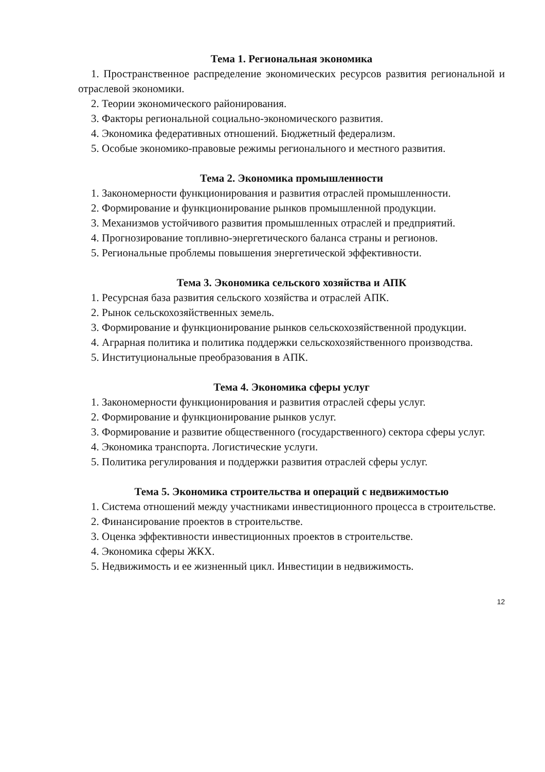Тема 1. Региональная экономика
1. Пространственное распределение экономических ресурсов развития региональной и отраслевой экономики.
2. Теории экономического районирования.
3. Факторы региональной социально-экономического развития.
4. Экономика федеративных отношений. Бюджетный федерализм.
5. Особые экономико-правовые режимы регионального и местного развития.
Тема 2. Экономика промышленности
1. Закономерности функционирования и развития отраслей промышленности.
2. Формирование и функционирование рынков промышленной продукции.
3. Механизмов устойчивого развития промышленных отраслей и предприятий.
4. Прогнозирование топливно-энергетического баланса страны и регионов.
5. Региональные проблемы повышения энергетической эффективности.
Тема 3. Экономика сельского хозяйства и АПК
1. Ресурсная база развития сельского хозяйства и отраслей АПК.
2. Рынок сельскохозяйственных земель.
3. Формирование и функционирование рынков сельскохозяйственной продукции.
4. Аграрная политика и политика поддержки сельскохозяйственного производства.
5. Институциональные преобразования в АПК.
Тема 4. Экономика сферы услуг
1. Закономерности функционирования и развития отраслей сферы услуг.
2. Формирование и функционирование рынков услуг.
3. Формирование и развитие общественного (государственного) сектора сферы услуг.
4. Экономика транспорта. Логистические услуги.
5. Политика регулирования и поддержки развития отраслей сферы услуг.
Тема 5. Экономика строительства и операций с недвижимостью
1. Система отношений между участниками инвестиционного процесса в строительстве.
2. Финансирование проектов в строительстве.
3. Оценка эффективности инвестиционных проектов в строительстве.
4. Экономика сферы ЖКХ.
5. Недвижимость и ее жизненный цикл. Инвестиции в недвижимость.
12